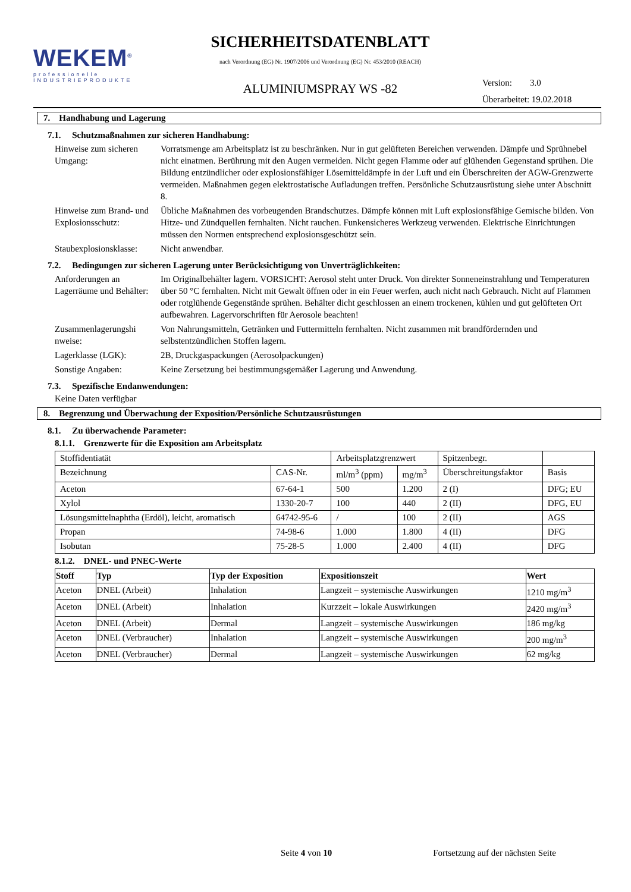WEKEM<sup>®</sup>
professionelle
INDUSTRIEPRODUKTE
SICHERHEITSDATENBLATT
nach Verordnung (EG) Nr. 1907/2006 und Verordnung (EG) Nr. 453/2010 (REACH)
ALUMINIUMSPRAY WS -82
Version: 3.0
Überarbeitet: 19.02.2018
7. Handhabung und Lagerung
7.1. Schutzmaßnahmen zur sicheren Handhabung:
Hinweise zum sicheren Umgang:
Vorratsmenge am Arbeitsplatz ist zu beschränken. Nur in gut gelüfteten Bereichen verwenden. Dämpfe und Sprühnebel nicht einatmen. Berührung mit den Augen vermeiden. Nicht gegen Flamme oder auf glühenden Gegenstand sprühen. Die Bildung entzündlicher oder explosionsfähiger Lösemitteldämpfe in der Luft und ein Überschreiten der AGW-Grenzwerte vermeiden. Maßnahmen gegen elektrostatische Aufladungen treffen. Persönliche Schutzausrüstung siehe unter Abschnitt 8.
Hinweise zum Brand- und Explosionsschutz:
Übliche Maßnahmen des vorbeugenden Brandschutzes. Dämpfe können mit Luft explosionsfähige Gemische bilden. Von Hitze- und Zündquellen fernhalten. Nicht rauchen. Funkensicheres Werkzeug verwenden. Elektrische Einrichtungen müssen den Normen entsprechend explosionsgeschützt sein.
Staubexplosionsklasse:
Nicht anwendbar.
7.2. Bedingungen zur sicheren Lagerung unter Berücksichtigung von Unverträglichkeiten:
Anforderungen an Lagerräume und Behälter:
Im Originalbehälter lagern. VORSICHT: Aerosol steht unter Druck. Von direkter Sonneneinstrahlung und Temperaturen über 50 °C fernhalten. Nicht mit Gewalt öffnen oder in ein Feuer werfen, auch nicht nach Gebrauch. Nicht auf Flammen oder rotglühende Gegenstände sprühen. Behälter dicht geschlossen an einem trockenen, kühlen und gut gelüfteten Ort aufbewahren. Lagervorschriften für Aerosole beachten!
Zusammenlagerungshi nweise:
Von Nahrungsmitteln, Getränken und Futtermitteln fernhalten. Nicht zusammen mit brandfördernden und selbstentzündlichen Stoffen lagern.
Lagerklasse (LGK): 2B, Druckgaspackungen (Aerosolpackungen)
Sonstige Angaben: Keine Zersetzung bei bestimmungsgemäßer Lagerung und Anwendung.
7.3. Spezifische Endanwendungen:
Keine Daten verfügbar
8. Begrenzung und Überwachung der Exposition/Persönliche Schutzausrüstungen
8.1. Zu überwachende Parameter:
8.1.1. Grenzwerte für die Exposition am Arbeitsplatz
| Stoffidentiatät | | Arbeitsplatzgrenzwert | | Spitzenbegr. | |
| --- | --- | --- | --- | --- | --- |
| Bezeichnung | CAS-Nr. | ml/m<sup>3</sup> (ppm) | mg/m<sup>3</sup> | Überschreitungsfaktor | Basis |
| Aceton | 67-64-1 | 500 | 1.200 | 2 (I) | DFG; EU |
| Xylol | 1330-20-7 | 100 | 440 | 2 (II) | DFG, EU |
| Lösungsmittelnaphtha (Erdöl), leicht, aromatisch | 64742-95-6 | / | 100 | 2 (II) | AGS |
| Propan | 74-98-6 | 1.000 | 1.800 | 4 (II) | DFG |
| Isobutan | 75-28-5 | 1.000 | 2.400 | 4 (II) | DFG |
8.1.2. DNEL- und PNEC-Werte
| Stoff | Typ | Typ der Exposition | Expositionszeit | Wert |
| --- | --- | --- | --- | --- |
| Aceton | DNEL (Arbeit) | Inhalation | Langzeit – systemische Auswirkungen | 1210 mg/m<sup>3</sup> |
| Aceton | DNEL (Arbeit) | Inhalation | Kurzzeit – lokale Auswirkungen | 2420 mg/m<sup>3</sup> |
| Aceton | DNEL (Arbeit) | Dermal | Langzeit – systemische Auswirkungen | 186 mg/kg |
| Aceton | DNEL (Verbraucher) | Inhalation | Langzeit – systemische Auswirkungen | 200 mg/m<sup>3</sup> |
| Aceton | DNEL (Verbraucher) | Dermal | Langzeit – systemische Auswirkungen | 62 mg/kg |
Seite 4 von 10 Fortsetzung auf der nächsten Seite